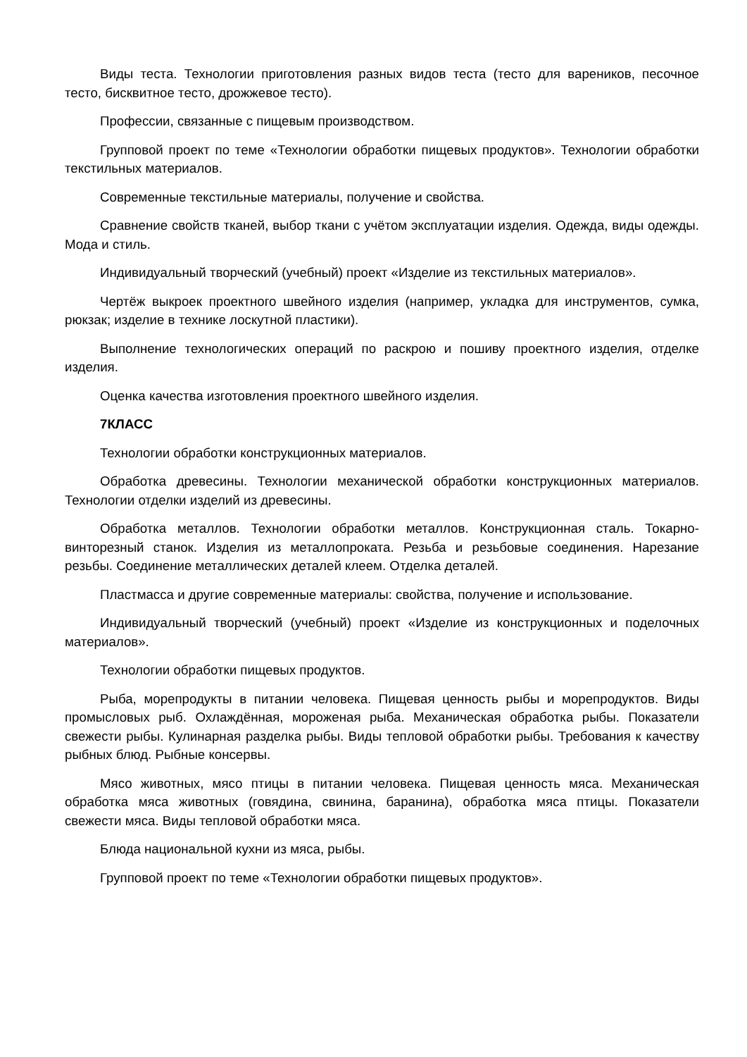Виды теста. Технологии приготовления разных видов теста (тесто для вареников, песочное тесто, бисквитное тесто, дрожжевое тесто).
Профессии, связанные с пищевым производством.
Групповой проект по теме «Технологии обработки пищевых продуктов». Технологии обработки текстильных материалов.
Современные текстильные материалы, получение и свойства.
Сравнение свойств тканей, выбор ткани с учётом эксплуатации изделия. Одежда, виды одежды. Мода и стиль.
Индивидуальный творческий (учебный) проект «Изделие из текстильных материалов».
Чертёж выкроек проектного швейного изделия (например, укладка для инструментов, сумка, рюкзак; изделие в технике лоскутной пластики).
Выполнение технологических операций по раскрою и пошиву проектного изделия, отделке изделия.
Оценка качества изготовления проектного швейного изделия.
7КЛАСС
Технологии обработки конструкционных материалов.
Обработка древесины. Технологии механической обработки конструкционных материалов. Технологии отделки изделий из древесины.
Обработка металлов. Технологии обработки металлов. Конструкционная сталь. Токарно-винторезный станок. Изделия из металлопроката. Резьба и резьбовые соединения. Нарезание резьбы. Соединение металлических деталей клеем. Отделка деталей.
Пластмасса и другие современные материалы: свойства, получение и использование.
Индивидуальный творческий (учебный) проект «Изделие из конструкционных и поделочных материалов».
Технологии обработки пищевых продуктов.
Рыба, морепродукты в питании человека. Пищевая ценность рыбы и морепродуктов. Виды промысловых рыб. Охлаждённая, мороженая рыба. Механическая обработка рыбы. Показатели свежести рыбы. Кулинарная разделка рыбы. Виды тепловой обработки рыбы. Требования к качеству рыбных блюд. Рыбные консервы.
Мясо животных, мясо птицы в питании человека. Пищевая ценность мяса. Механическая обработка мяса животных (говядина, свинина, баранина), обработка мяса птицы. Показатели свежести мяса. Виды тепловой обработки мяса.
Блюда национальной кухни из мяса, рыбы.
Групповой проект по теме «Технологии обработки пищевых продуктов».